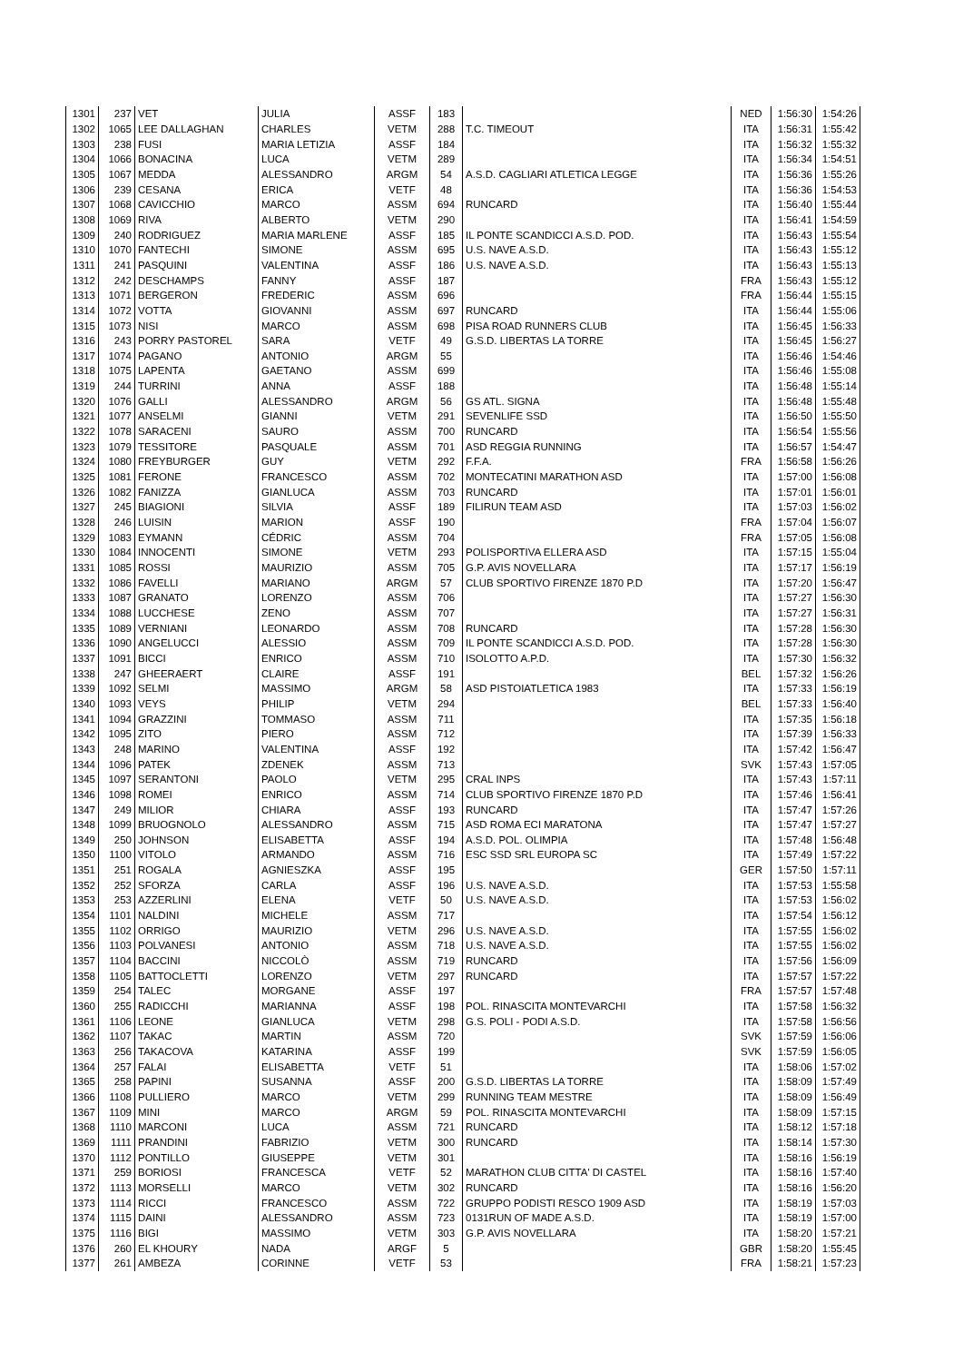| 1301 | 237 | VET | JULIA | ASSF | 183 | | NED | 1:56:30 | 1:54:26 |
| 1302 | 1065 | LEE DALLAGHAN | CHARLES | VETM | 288 | T.C. TIMEOUT | ITA | 1:56:31 | 1:55:42 |
| 1303 | 238 | FUSI | MARIA LETIZIA | ASSF | 184 | | ITA | 1:56:32 | 1:55:32 |
| 1304 | 1066 | BONACINA | LUCA | VETM | 289 | | ITA | 1:56:34 | 1:54:51 |
| 1305 | 1067 | MEDDA | ALESSANDRO | ARGM | 54 | A.S.D. CAGLIARI ATLETICA LEGGE | ITA | 1:56:36 | 1:55:26 |
| 1306 | 239 | CESANA | ERICA | VETF | 48 | | ITA | 1:56:36 | 1:54:53 |
| 1307 | 1068 | CAVICCHIO | MARCO | ASSM | 694 | RUNCARD | ITA | 1:56:40 | 1:55:44 |
| 1308 | 1069 | RIVA | ALBERTO | VETM | 290 | | ITA | 1:56:41 | 1:54:59 |
| 1309 | 240 | RODRIGUEZ | MARIA MARLENE | ASSF | 185 | IL PONTE SCANDICCI A.S.D. POD. | ITA | 1:56:43 | 1:55:54 |
| 1310 | 1070 | FANTECHI | SIMONE | ASSM | 695 | U.S. NAVE A.S.D. | ITA | 1:56:43 | 1:55:12 |
| 1311 | 241 | PASQUINI | VALENTINA | ASSF | 186 | U.S. NAVE A.S.D. | ITA | 1:56:43 | 1:55:13 |
| 1312 | 242 | DESCHAMPS | FANNY | ASSF | 187 | | FRA | 1:56:43 | 1:55:12 |
| 1313 | 1071 | BERGERON | FREDERIC | ASSM | 696 | | FRA | 1:56:44 | 1:55:15 |
| 1314 | 1072 | VOTTA | GIOVANNI | ASSM | 697 | RUNCARD | ITA | 1:56:44 | 1:55:06 |
| 1315 | 1073 | NISI | MARCO | ASSM | 698 | PISA ROAD RUNNERS CLUB | ITA | 1:56:45 | 1:56:33 |
| 1316 | 243 | PORRY PASTOREL | SARA | VETF | 49 | G.S.D. LIBERTAS LA TORRE | ITA | 1:56:45 | 1:56:27 |
| 1317 | 1074 | PAGANO | ANTONIO | ARGM | 55 | | ITA | 1:56:46 | 1:54:46 |
| 1318 | 1075 | LAPENTA | GAETANO | ASSM | 699 | | ITA | 1:56:46 | 1:55:08 |
| 1319 | 244 | TURRINI | ANNA | ASSF | 188 | | ITA | 1:56:48 | 1:55:14 |
| 1320 | 1076 | GALLI | ALESSANDRO | ARGM | 56 | GS ATL. SIGNA | ITA | 1:56:48 | 1:55:48 |
| 1321 | 1077 | ANSELMI | GIANNI | VETM | 291 | SEVENLIFE SSD | ITA | 1:56:50 | 1:55:50 |
| 1322 | 1078 | SARACENI | SAURO | ASSM | 700 | RUNCARD | ITA | 1:56:54 | 1:55:56 |
| 1323 | 1079 | TESSITORE | PASQUALE | ASSM | 701 | ASD REGGIA RUNNING | ITA | 1:56:57 | 1:54:47 |
| 1324 | 1080 | FREYBURGER | GUY | VETM | 292 | F.F.A. | FRA | 1:56:58 | 1:56:26 |
| 1325 | 1081 | FERONE | FRANCESCO | ASSM | 702 | MONTECATINI MARATHON ASD | ITA | 1:57:00 | 1:56:08 |
| 1326 | 1082 | FANIZZA | GIANLUCA | ASSM | 703 | RUNCARD | ITA | 1:57:01 | 1:56:01 |
| 1327 | 245 | BIAGIONI | SILVIA | ASSF | 189 | FILIRUN TEAM ASD | ITA | 1:57:03 | 1:56:02 |
| 1328 | 246 | LUISIN | MARION | ASSF | 190 | | FRA | 1:57:04 | 1:56:07 |
| 1329 | 1083 | EYMANN | CÉDRIC | ASSM | 704 | | FRA | 1:57:05 | 1:56:08 |
| 1330 | 1084 | INNOCENTI | SIMONE | VETM | 293 | POLISPORTIVA ELLERA ASD | ITA | 1:57:15 | 1:55:04 |
| 1331 | 1085 | ROSSI | MAURIZIO | ASSM | 705 | G.P. AVIS NOVELLARA | ITA | 1:57:17 | 1:56:19 |
| 1332 | 1086 | FAVELLI | MARIANO | ARGM | 57 | CLUB SPORTIVO FIRENZE 1870 P.D | ITA | 1:57:20 | 1:56:47 |
| 1333 | 1087 | GRANATO | LORENZO | ASSM | 706 | | ITA | 1:57:27 | 1:56:30 |
| 1334 | 1088 | LUCCHESE | ZENO | ASSM | 707 | | ITA | 1:57:27 | 1:56:31 |
| 1335 | 1089 | VERNIANI | LEONARDO | ASSM | 708 | RUNCARD | ITA | 1:57:28 | 1:56:30 |
| 1336 | 1090 | ANGELUCCI | ALESSIO | ASSM | 709 | IL PONTE SCANDICCI A.S.D. POD. | ITA | 1:57:28 | 1:56:30 |
| 1337 | 1091 | BICCI | ENRICO | ASSM | 710 | ISOLOTTO A.P.D. | ITA | 1:57:30 | 1:56:32 |
| 1338 | 247 | GHEERAERT | CLAIRE | ASSF | 191 | | BEL | 1:57:32 | 1:56:26 |
| 1339 | 1092 | SELMI | MASSIMO | ARGM | 58 | ASD PISTOIATLETICA 1983 | ITA | 1:57:33 | 1:56:19 |
| 1340 | 1093 | VEYS | PHILIP | VETM | 294 | | BEL | 1:57:33 | 1:56:40 |
| 1341 | 1094 | GRAZZINI | TOMMASO | ASSM | 711 | | ITA | 1:57:35 | 1:56:18 |
| 1342 | 1095 | ZITO | PIERO | ASSM | 712 | | ITA | 1:57:39 | 1:56:33 |
| 1343 | 248 | MARINO | VALENTINA | ASSF | 192 | | ITA | 1:57:42 | 1:56:47 |
| 1344 | 1096 | PATEK | ZDENEK | ASSM | 713 | | SVK | 1:57:43 | 1:57:05 |
| 1345 | 1097 | SERANTONI | PAOLO | VETM | 295 | CRAL INPS | ITA | 1:57:43 | 1:57:11 |
| 1346 | 1098 | ROMEI | ENRICO | ASSM | 714 | CLUB SPORTIVO FIRENZE 1870 P.D | ITA | 1:57:46 | 1:56:41 |
| 1347 | 249 | MILIOR | CHIARA | ASSF | 193 | RUNCARD | ITA | 1:57:47 | 1:57:26 |
| 1348 | 1099 | BRUOGNOLO | ALESSANDRO | ASSM | 715 | ASD ROMA ECI MARATONA | ITA | 1:57:47 | 1:57:27 |
| 1349 | 250 | JOHNSON | ELISABETTA | ASSF | 194 | A.S.D. POL. OLIMPIA | ITA | 1:57:48 | 1:56:48 |
| 1350 | 1100 | VITOLO | ARMANDO | ASSM | 716 | ESC SSD SRL EUROPA SC | ITA | 1:57:49 | 1:57:22 |
| 1351 | 251 | ROGALA | AGNIESZKA | ASSF | 195 | | GER | 1:57:50 | 1:57:11 |
| 1352 | 252 | SFORZA | CARLA | ASSF | 196 | U.S. NAVE A.S.D. | ITA | 1:57:53 | 1:55:58 |
| 1353 | 253 | AZZERLINI | ELENA | VETF | 50 | U.S. NAVE A.S.D. | ITA | 1:57:53 | 1:56:02 |
| 1354 | 1101 | NALDINI | MICHELE | ASSM | 717 | | ITA | 1:57:54 | 1:56:12 |
| 1355 | 1102 | ORRIGO | MAURIZIO | VETM | 296 | U.S. NAVE A.S.D. | ITA | 1:57:55 | 1:56:02 |
| 1356 | 1103 | POLVANESI | ANTONIO | ASSM | 718 | U.S. NAVE A.S.D. | ITA | 1:57:55 | 1:56:02 |
| 1357 | 1104 | BACCINI | NICCOLÒ | ASSM | 719 | RUNCARD | ITA | 1:57:56 | 1:56:09 |
| 1358 | 1105 | BATTOCLETTI | LORENZO | VETM | 297 | RUNCARD | ITA | 1:57:57 | 1:57:22 |
| 1359 | 254 | TALEC | MORGANE | ASSF | 197 | | FRA | 1:57:57 | 1:57:48 |
| 1360 | 255 | RADICCHI | MARIANNA | ASSF | 198 | POL. RINASCITA MONTEVARCHI | ITA | 1:57:58 | 1:56:32 |
| 1361 | 1106 | LEONE | GIANLUCA | VETM | 298 | G.S. POLI - PODI A.S.D. | ITA | 1:57:58 | 1:56:56 |
| 1362 | 1107 | TAKAC | MARTIN | ASSM | 720 | | SVK | 1:57:59 | 1:56:06 |
| 1363 | 256 | TAKACOVA | KATARINA | ASSF | 199 | | SVK | 1:57:59 | 1:56:05 |
| 1364 | 257 | FALAI | ELISABETTA | VETF | 51 | | ITA | 1:58:06 | 1:57:02 |
| 1365 | 258 | PAPINI | SUSANNA | ASSF | 200 | G.S.D. LIBERTAS LA TORRE | ITA | 1:58:09 | 1:57:49 |
| 1366 | 1108 | PULLIERO | MARCO | VETM | 299 | RUNNING TEAM MESTRE | ITA | 1:58:09 | 1:56:49 |
| 1367 | 1109 | MINI | MARCO | ARGM | 59 | POL. RINASCITA MONTEVARCHI | ITA | 1:58:09 | 1:57:15 |
| 1368 | 1110 | MARCONI | LUCA | ASSM | 721 | RUNCARD | ITA | 1:58:12 | 1:57:18 |
| 1369 | 1111 | PRANDINI | FABRIZIO | VETM | 300 | RUNCARD | ITA | 1:58:14 | 1:57:30 |
| 1370 | 1112 | PONTILLO | GIUSEPPE | VETM | 301 | | ITA | 1:58:16 | 1:56:19 |
| 1371 | 259 | BORIOSI | FRANCESCA | VETF | 52 | MARATHON CLUB CITTA' DI CASTEL | ITA | 1:58:16 | 1:57:40 |
| 1372 | 1113 | MORSELLI | MARCO | VETM | 302 | RUNCARD | ITA | 1:58:16 | 1:56:20 |
| 1373 | 1114 | RICCI | FRANCESCO | ASSM | 722 | GRUPPO PODISTI RESCO 1909 ASD | ITA | 1:58:19 | 1:57:03 |
| 1374 | 1115 | DAINI | ALESSANDRO | ASSM | 723 | 0131RUN OF MADE A.S.D. | ITA | 1:58:19 | 1:57:00 |
| 1375 | 1116 | BIGI | MASSIMO | VETM | 303 | G.P. AVIS NOVELLARA | ITA | 1:58:20 | 1:57:21 |
| 1376 | 260 | EL KHOURY | NADA | ARGF | 5 | | GBR | 1:58:20 | 1:55:45 |
| 1377 | 261 | AMBEZA | CORINNE | VETF | 53 | | FRA | 1:58:21 | 1:57:23 |